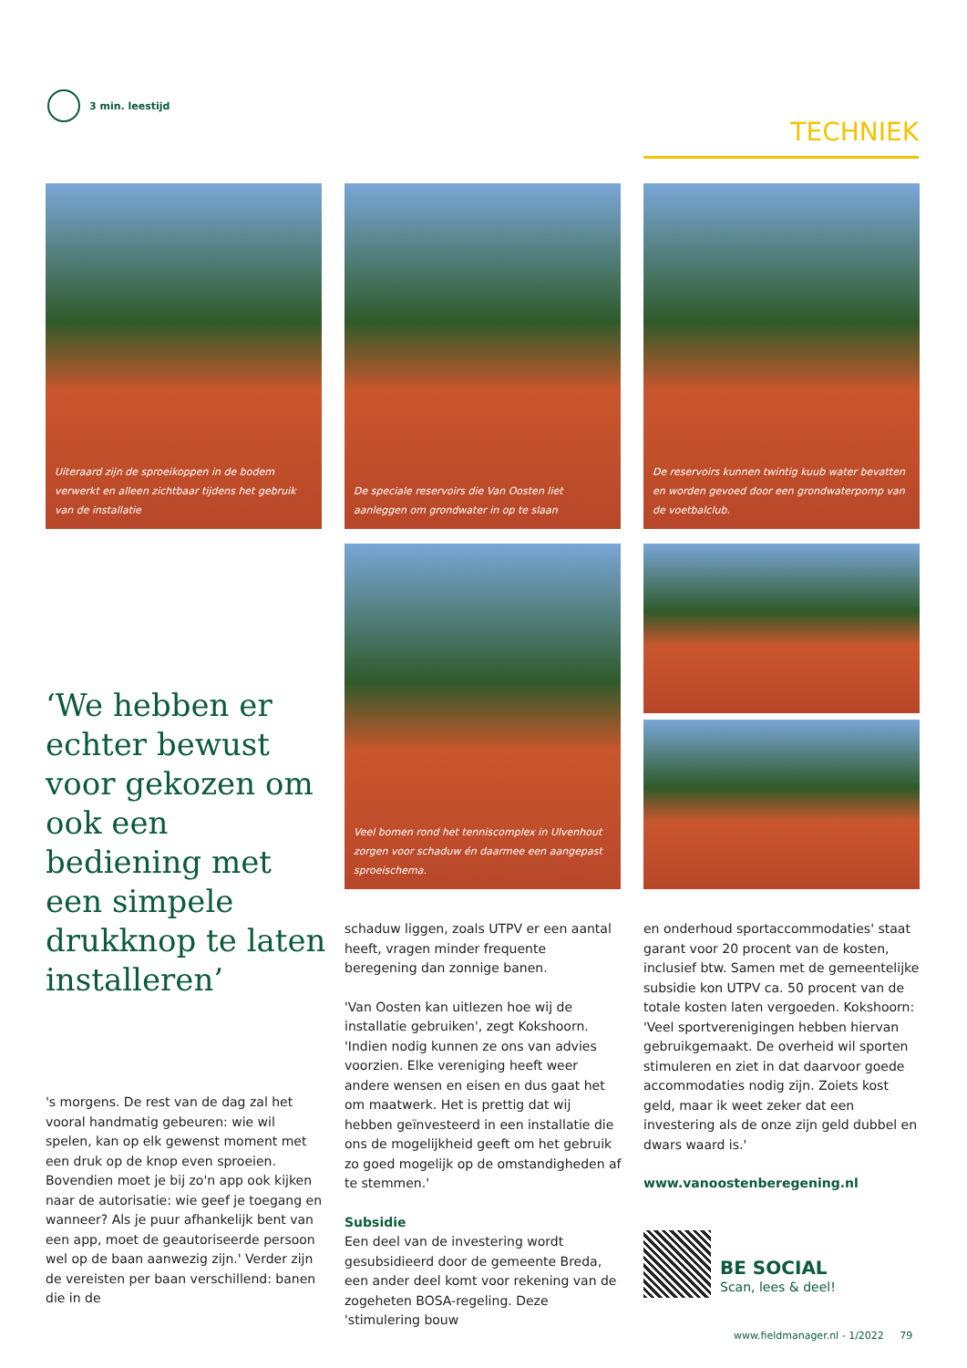3 min. leestijd
TECHNIEK
Uiteraard zijn de sproeikoppen in de bodem verwerkt en alleen zichtbaar tijdens het gebruik van de installatie
De speciale reservoirs die Van Oosten liet aanleggen om grondwater in op te slaan
De reservoirs kunnen twintig kuub water bevatten en worden gevoed door een grondwaterpomp van de voetbalclub.
Veel bomen rond het tenniscomplex in Ulvenhout zorgen voor schaduw én daarmee een aangepast sproeischema.
‘We hebben er echter bewust voor gekozen om ook een bediening met een simpele drukknop te laten installeren’
's morgens. De rest van de dag zal het vooral handmatig gebeuren: wie wil spelen, kan op elk gewenst moment met een druk op de knop even sproeien. Bovendien moet je bij zo'n app ook kijken naar de autorisatie: wie geef je toegang en wanneer? Als je puur afhankelijk bent van een app, moet de geautoriseerde persoon wel op de baan aanwezig zijn.' Verder zijn de vereisten per baan verschillend: banen die in de
schaduw liggen, zoals UTPV er een aantal heeft, vragen minder frequente beregening dan zonnige banen.
'Van Oosten kan uitlezen hoe wij de installatie gebruiken', zegt Kokshoorn. 'Indien nodig kunnen ze ons van advies voorzien. Elke vereniging heeft weer andere wensen en eisen en dus gaat het om maatwerk. Het is prettig dat wij hebben geïnvesteerd in een installatie die ons de mogelijkheid geeft om het gebruik zo goed mogelijk op de omstandigheden af te stemmen.'
Subsidie
Een deel van de investering wordt gesubsidieerd door de gemeente Breda, een ander deel komt voor rekening van de zogeheten BOSA-regeling. Deze 'stimulering bouw
en onderhoud sportaccommodaties' staat garant voor 20 procent van de kosten, inclusief btw. Samen met de gemeentelijke subsidie kon UTPV ca. 50 procent van de totale kosten laten vergoeden. Kokshoorn: 'Veel sportverenigingen hebben hiervan gebruikgemaakt. De overheid wil sporten stimuleren en ziet in dat daarvoor goede accommodaties nodig zijn. Zoiets kost geld, maar ik weet zeker dat een investering als de onze zijn geld dubbel en dwars waard is.'
www.vanoostenberegening.nl
BE SOCIAL
Scan, lees & deel!
www.fieldmanager.nl - 1/2022 79